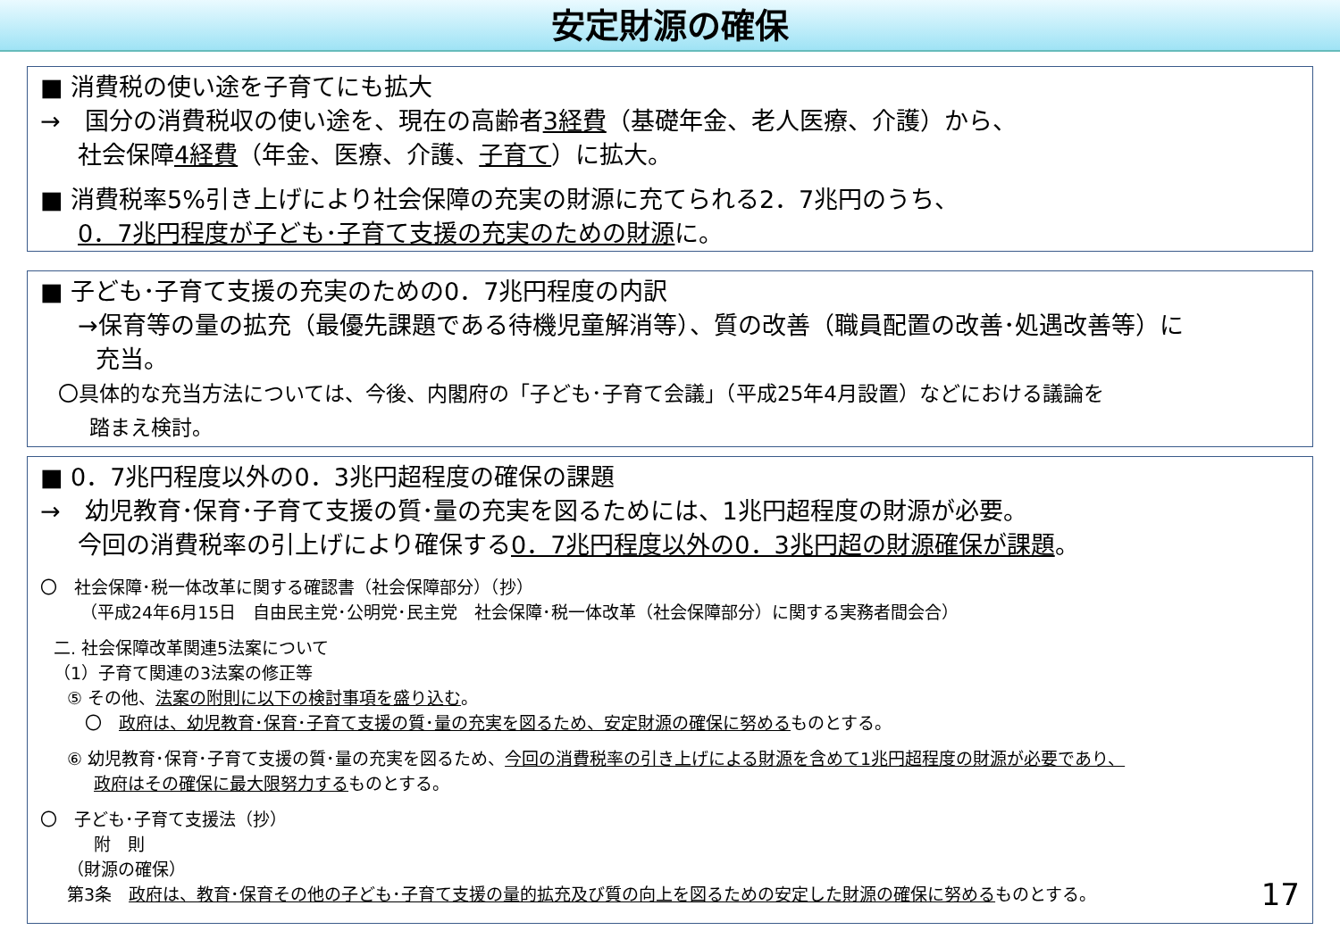安定財源の確保
■ 消費税の使い途を子育てにも拡大
→　国分の消費税収の使い途を、現在の高齢者3経費（基礎年金、老人医療、介護）から、
社会保障4経費（年金、医療、介護、子育て）に拡大。
■ 消費税率5%引き上げにより社会保障の充実の財源に充てられる2．7兆円のうち、
0．7兆円程度が子ども･子育て支援の充実のための財源に。
■ 子ども･子育て支援の充実のための0．7兆円程度の内訳
→保育等の量の拡充（最優先課題である待機児童解消等）、質の改善（職員配置の改善･処遇改善等）に
充当。
〇具体的な充当方法については、今後、内閣府の「子ども･子育て会議」（平成25年4月設置）などにおける議論を
踏まえ検討。
■ 0．7兆円程度以外の0．3兆円超程度の確保の課題
→　幼児教育･保育･子育て支援の質･量の充実を図るためには、1兆円超程度の財源が必要。
今回の消費税率の引上げにより確保する0．7兆円程度以外の0．3兆円超の財源確保が課題。
〇　社会保障･税一体改革に関する確認書（社会保障部分）（抄）
（平成24年6月15日　自由民主党･公明党･民主党　社会保障･税一体改革（社会保障部分）に関する実務者間会合）
二. 社会保障改革関連5法案について
（1）子育て関連の3法案の修正等
⑤ その他、法案の附則に以下の検討事項を盛り込む。
〇　政府は、幼児教育･保育･子育て支援の質･量の充実を図るため、安定財源の確保に努めるものとする。
⑥ 幼児教育･保育･子育て支援の質･量の充実を図るため、今回の消費税率の引き上げによる財源を含めて1兆円超程度の財源が必要であり、
政府はその確保に最大限努力するものとする。
〇　子ども･子育て支援法（抄）
附　則
（財源の確保）
第3条　政府は、教育･保育その他の子ども･子育て支援の量的拡充及び質の向上を図るための安定した財源の確保に努めるものとする。 17